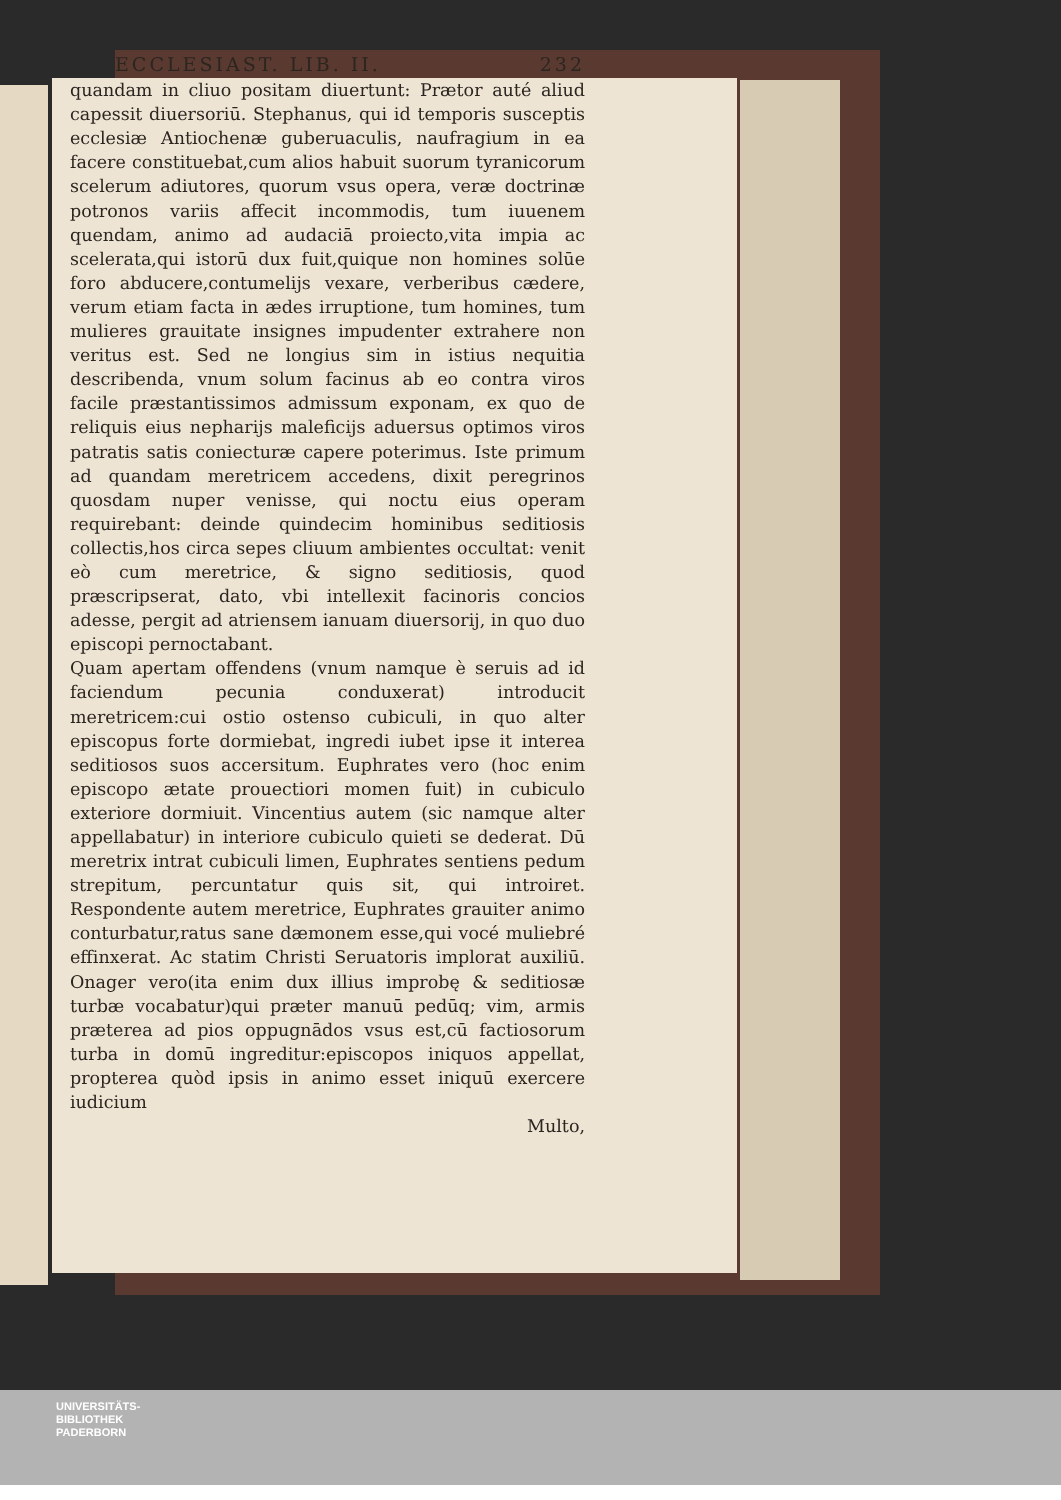ECCLESIAST. LIB. II. 232
quandam in cliuo positam diuertunt: Prætor auté aliud capessit diuersoriū. Stephanus, qui id temporis susceptis ecclesiæ Antiochenæ guberuaculis, naufragium in ea facere constituebat,cum alios habuit suorum tyranicorum scelerum adiutores, quorum vsus opera, veræ doctrinæ potronos variis affecit incommodis, tum iuuenem quendam, animo ad audaciā proiecto,vita impia ac scelerata,qui istorū dux fuit,quique non homines solūe foro abducere,contumelijs vexare, verberibus cædere, verum etiam facta in ædes irruptione, tum homines, tum mulieres grauitate insignes impudenter extrahere non veritus est. Sed ne longius sim in istius nequitia describenda, vnum solum facinus ab eo contra viros facile præstantissimos admissum exponam, ex quo de reliquis eius nepharijs maleficijs aduersus optimos viros patratis satis coniecturæ capere poterimus. Iste primum ad quandam meretricem accedens, dixit peregrinos quosdam nuper venisse, qui noctu eius operam requirebant: deinde quindecim hominibus seditiosis collectis,hos circa sepes cliuum ambientes occultat: venit eò cum meretrice, & signo seditiosis, quod præscripserat, dato, vbi intellexit facinoris concios adesse, pergit ad atriensem ianuam diuersorij, in quo duo episcopi pernoctabant.
Quam apertam offendens (vnum namque è seruis ad id faciendum pecunia conduxerat) introducit meretricem:cui ostio ostenso cubiculi, in quo alter episcopus forte dormiebat, ingredi iubet ipse it interea seditiosos suos accersitum. Euphrates vero (hoc enim episcopo ætate prouectiori momen fuit) in cubiculo exteriore dormiuit. Vincentius autem (sic namque alter appellabatur) in interiore cubiculo quieti se dederat. Dū meretrix intrat cubiculi limen, Euphrates sentiens pedum strepitum, percuntatur quis sit, qui introiret. Respondente autem meretrice, Euphrates grauiter animo conturbatur,ratus sane dæmonem esse,qui vocé muliebré effinxerat. Ac statim Christi Seruatoris implorat auxiliū. Onager vero(ita enim dux illius improbę & seditiosæ turbæ vocabatur)qui præter manuū pedūq; vim, armis præterea ad pios oppugnādos vsus est,cū factiosorum turba in domū ingreditur:episcopos iniquos appellat, propterea quòd ipsis in animo esset iniquū exercere iudicium
Multo,
UNIVERSITÄTS-
BIBLIOTHEK
PADERBORN